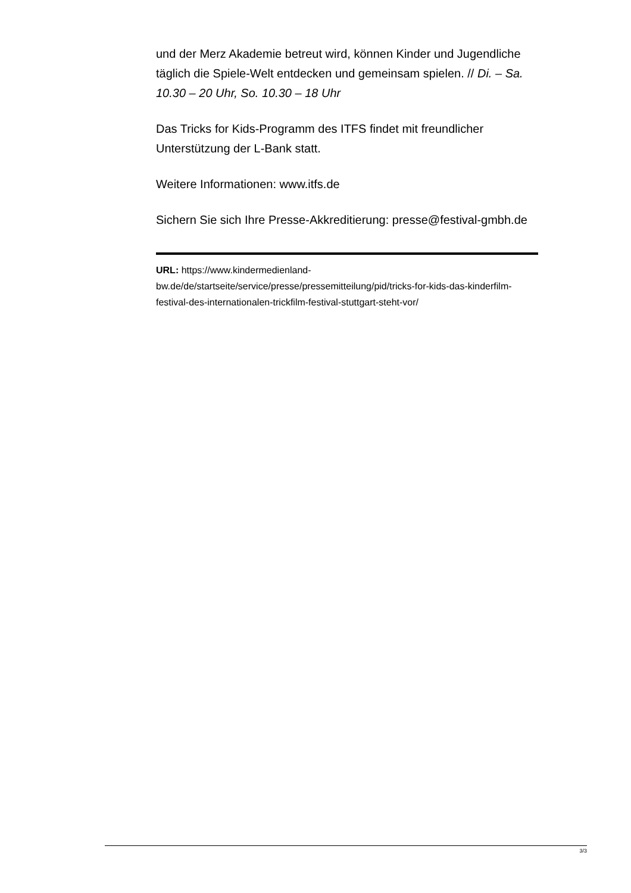und der Merz Akademie betreut wird, können Kinder und Jugendliche täglich die Spiele-Welt entdecken und gemeinsam spielen. // Di. – Sa. 10.30 – 20 Uhr, So. 10.30 – 18 Uhr
Das Tricks for Kids-Programm des ITFS findet mit freundlicher Unterstützung der L-Bank statt.
Weitere Informationen: www.itfs.de
Sichern Sie sich Ihre Presse-Akkreditierung: presse@festival-gmbh.de
URL: https://www.kindermedienland-
bw.de/de/startseite/service/presse/pressemitteilung/pid/tricks-for-kids-das-kinderfilm-festival-des-internationalen-trickfilm-festival-stuttgart-steht-vor/
3/3